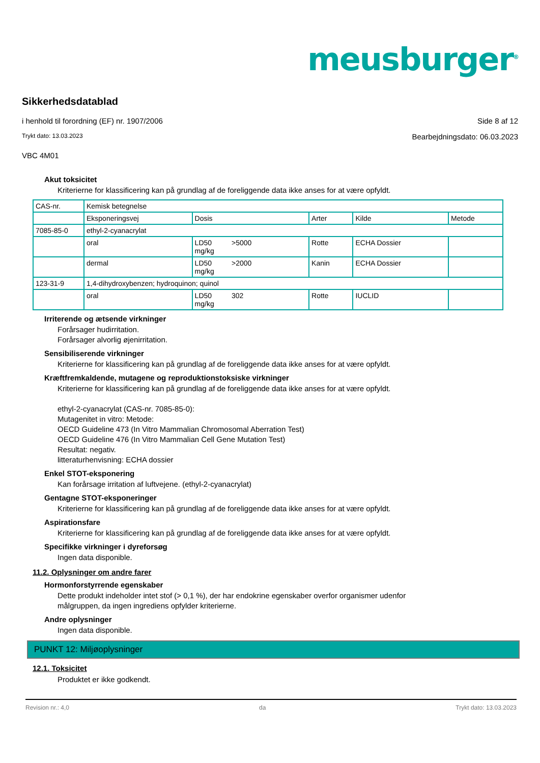meusburger<sup>®</sup>
Sikkerhedsdatablad
i henhold til forordning (EF) nr. 1907/2006
Side 8 af 12
Trykt dato: 13.03.2023
Bearbejdningsdato: 06.03.2023
VBC 4M01
Akut toksicitet
Kriterierne for klassificering kan på grundlag af de foreliggende data ikke anses for at være opfyldt.
| CAS-nr. | Kemisk betegnelse | | | | |
| | Eksponeringsvej | Dosis | Arter | Kilde | Metode |
| 7085-85-0 | ethyl-2-cyanacrylat | | | | |
| | oral | LD50 >5000 mg/kg | Rotte | ECHA Dossier | |
| | dermal | LD50 >2000 mg/kg | Kanin | ECHA Dossier | |
| 123-31-9 | 1,4-dihydroxybenzen; hydroquinon; quinol | | | | |
| | oral | LD50 302 mg/kg | Rotte | IUCLID | |
Irriterende og ætsende virkninger
Forårsager hudirritation.
Forårsager alvorlig øjenirritation.
Sensibiliserende virkninger
Kriterierne for klassificering kan på grundlag af de foreliggende data ikke anses for at være opfyldt.
Kræftfremkaldende, mutagene og reproduktionstoksiske virkninger
Kriterierne for klassificering kan på grundlag af de foreliggende data ikke anses for at være opfyldt.
ethyl-2-cyanacrylat (CAS-nr. 7085-85-0):
Mutagenitet in vitro: Metode:
OECD Guideline 473 (In Vitro Mammalian Chromosomal Aberration Test)
OECD Guideline 476 (In Vitro Mammalian Cell Gene Mutation Test)
Resultat: negativ.
litteraturhenvisning: ECHA dossier
Enkel STOT-eksponering
Kan forårsage irritation af luftvejene. (ethyl-2-cyanacrylat)
Gentagne STOT-eksponeringer
Kriterierne for klassificering kan på grundlag af de foreliggende data ikke anses for at være opfyldt.
Aspirationsfare
Kriterierne for klassificering kan på grundlag af de foreliggende data ikke anses for at være opfyldt.
Specifikke virkninger i dyreforsøg
Ingen data disponible.
11.2. Oplysninger om andre farer
Hormonforstyrrende egenskaber
Dette produkt indeholder intet stof (> 0,1 %), der har endokrine egenskaber overfor organismer udenfor
målgruppen, da ingen ingrediens opfylder kriterierne.
Andre oplysninger
Ingen data disponible.
PUNKT 12: Miljøoplysninger
12.1. Toksicitet
Produktet er ikke godkendt.
Revision nr.: 4,0 da Trykt dato: 13.03.2023